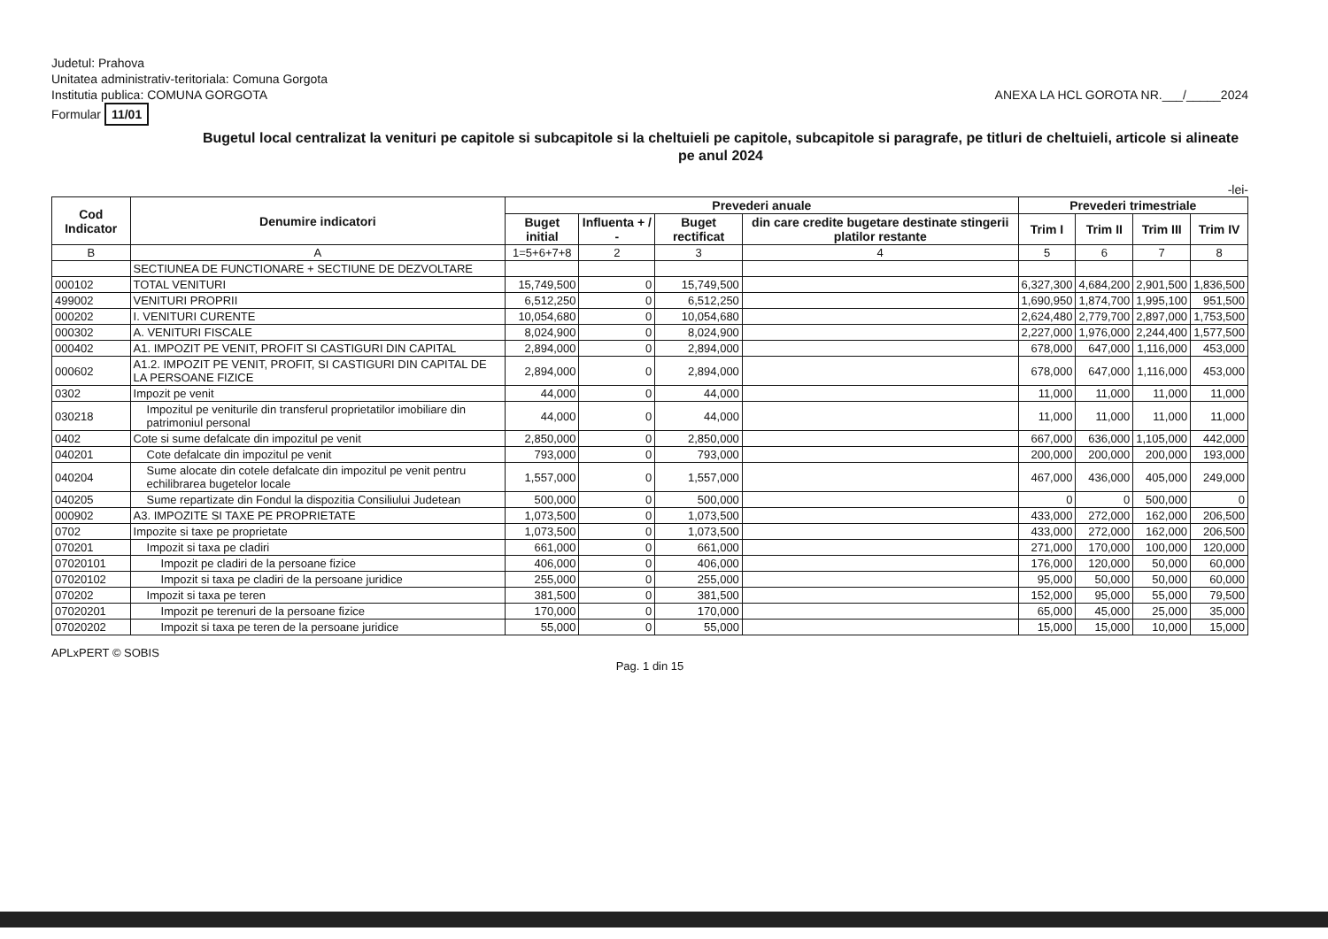Judetul: Prahova
Unitatea administrativ-teritoriala: Comuna Gorgota
Institutia publica: COMUNA GORGOTA ANEXA LA HCL GOROTA NR.___/_____2024
Formular 11/01
Bugetul local centralizat la venituri pe capitole si subcapitole si la cheltuieli pe capitole, subcapitole si paragrafe, pe titluri de cheltuieli, articole si alineate pe anul 2024
-lei-
| Cod Indicator | Denumire indicatori | Prevederi anuale | | | | Prevederi trimestriale | | | |
| --- | --- | --- | --- | --- | --- | --- | --- | --- | --- |
| | | Buget initial | Influenta + / - | Buget rectificat | din care credite bugetare destinate stingerii platilor restante | Trim I | Trim II | Trim III | Trim IV |
| B | A | 1=5+6+7+8 | 2 | 3 | 4 | 5 | 6 | 7 | 8 |
| | SECTIUNEA DE FUNCTIONARE + SECTIUNE DE DEZVOLTARE | | | | | | | | |
| 000102 | TOTAL VENITURI | 15,749,500 | 0 | 15,749,500 | | 6,327,300 | 4,684,200 | 2,901,500 | 1,836,500 |
| 499002 | VENITURI PROPRII | 6,512,250 | 0 | 6,512,250 | | 1,690,950 | 1,874,700 | 1,995,100 | 951,500 |
| 000202 | I. VENITURI CURENTE | 10,054,680 | 0 | 10,054,680 | | 2,624,480 | 2,779,700 | 2,897,000 | 1,753,500 |
| 000302 | A. VENITURI FISCALE | 8,024,900 | 0 | 8,024,900 | | 2,227,000 | 1,976,000 | 2,244,400 | 1,577,500 |
| 000402 | A1. IMPOZIT PE VENIT, PROFIT SI CASTIGURI DIN CAPITAL | 2,894,000 | 0 | 2,894,000 | | 678,000 | 647,000 | 1,116,000 | 453,000 |
| 000602 | A1.2. IMPOZIT PE VENIT, PROFIT, SI CASTIGURI DIN CAPITAL DE LA PERSOANE FIZICE | 2,894,000 | 0 | 2,894,000 | | 678,000 | 647,000 | 1,116,000 | 453,000 |
| 0302 | Impozit pe venit | 44,000 | 0 | 44,000 | | 11,000 | 11,000 | 11,000 | 11,000 |
| 030218 | Impozitul pe veniturile din transferul proprietatilor imobiliare din patrimoniul personal | 44,000 | 0 | 44,000 | | 11,000 | 11,000 | 11,000 | 11,000 |
| 0402 | Cote si sume defalcate din impozitul pe venit | 2,850,000 | 0 | 2,850,000 | | 667,000 | 636,000 | 1,105,000 | 442,000 |
| 040201 | Cote defalcate din impozitul pe venit | 793,000 | 0 | 793,000 | | 200,000 | 200,000 | 200,000 | 193,000 |
| 040204 | Sume alocate din cotele defalcate din impozitul pe venit pentru echilibrarea bugetelor locale | 1,557,000 | 0 | 1,557,000 | | 467,000 | 436,000 | 405,000 | 249,000 |
| 040205 | Sume repartizate din Fondul la dispozitia Consiliului Judetean | 500,000 | 0 | 500,000 | | 0 | 0 | 500,000 | 0 |
| 000902 | A3. IMPOZITE SI TAXE PE PROPRIETATE | 1,073,500 | 0 | 1,073,500 | | 433,000 | 272,000 | 162,000 | 206,500 |
| 0702 | Impozite si taxe pe proprietate | 1,073,500 | 0 | 1,073,500 | | 433,000 | 272,000 | 162,000 | 206,500 |
| 070201 | Impozit si taxa pe cladiri | 661,000 | 0 | 661,000 | | 271,000 | 170,000 | 100,000 | 120,000 |
| 07020101 | Impozit pe cladiri de la persoane fizice | 406,000 | 0 | 406,000 | | 176,000 | 120,000 | 50,000 | 60,000 |
| 07020102 | Impozit si taxa pe cladiri de la persoane juridice | 255,000 | 0 | 255,000 | | 95,000 | 50,000 | 50,000 | 60,000 |
| 070202 | Impozit si taxa pe teren | 381,500 | 0 | 381,500 | | 152,000 | 95,000 | 55,000 | 79,500 |
| 07020201 | Impozit pe terenuri de la persoane fizice | 170,000 | 0 | 170,000 | | 65,000 | 45,000 | 25,000 | 35,000 |
| 07020202 | Impozit si taxa pe teren de la persoane juridice | 55,000 | 0 | 55,000 | | 15,000 | 15,000 | 10,000 | 15,000 |
APLxPERT © SOBIS
Pag. 1 din 15